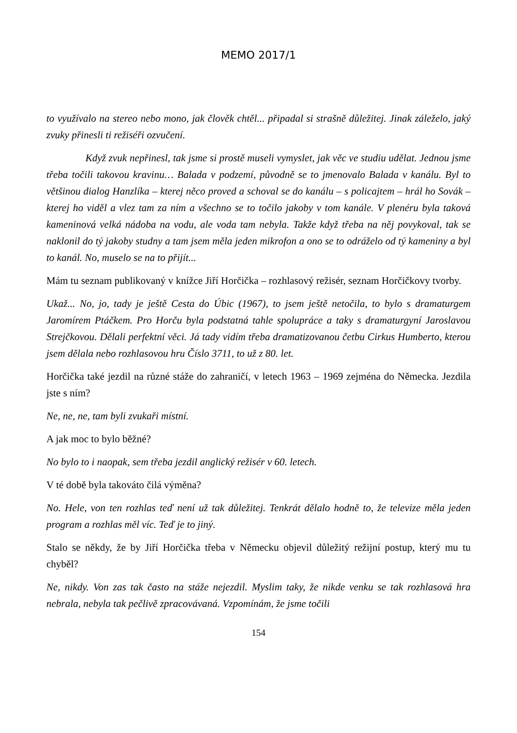MEMO 2017/1
to využívalo na stereo nebo mono, jak člověk chtěl... připadal si strašně důležitej. Jinak záleželo, jaký zvuky přinesli ti režiséři ozvučení.
Když zvuk nepřinesl, tak jsme si prostě museli vymyslet, jak věc ve studiu udělat. Jednou jsme třeba točili takovou kravinu… Balada v podzemí, původně se to jmenovalo Balada v kanálu. Byl to většinou dialog Hanzlíka – kterej něco proved a schoval se do kanálu – s policajtem – hrál ho Sovák – kterej ho viděl a vlez tam za ním a všechno se to točilo jakoby v tom kanále. V plenéru byla taková kameninová velká nádoba na vodu, ale voda tam nebyla. Takže když třeba na něj povykoval, tak se naklonil do tý jakoby studny a tam jsem měla jeden mikrofon a ono se to odráželo od tý kameniny a byl to kanál. No, muselo se na to přijít...
Mám tu seznam publikovaný v knížce Jiří Horčička – rozhlasový režisér, seznam Horčičkovy tvorby.
Ukaž... No, jo, tady je ještě Cesta do Úbic (1967), to jsem ještě netočila, to bylo s dramaturgem Jaromírem Ptáčkem. Pro Horču byla podstatná tahle spolupráce a taky s dramaturgyní Jaroslavou Strejčkovou. Dělali perfektní věci. Já tady vidím třeba dramatizovanou četbu Cirkus Humberto, kterou jsem dělala nebo rozhlasovou hru Číslo 3711, to už z 80. let.
Horčička také jezdil na různé stáže do zahraničí, v letech 1963 – 1969 zejména do Německa. Jezdila jste s ním?
Ne, ne, ne, tam byli zvukaři místní.
A jak moc to bylo běžné?
No bylo to i naopak, sem třeba jezdil anglický režisér v 60. letech.
V té době byla takováto čilá výměna?
No. Hele, von ten rozhlas teď není už tak důležitej. Tenkrát dělalo hodně to, že televize měla jeden program a rozhlas měl víc. Teď je to jiný.
Stalo se někdy, že by Jiří Horčička třeba v Německu objevil důležitý režijní postup, který mu tu chyběl?
Ne, nikdy. Von zas tak často na stáže nejezdil. Myslim taky, že nikde venku se tak rozhlasová hra nebrala, nebyla tak pečlivě zpracovávaná. Vzpomínám, že jsme točili
154